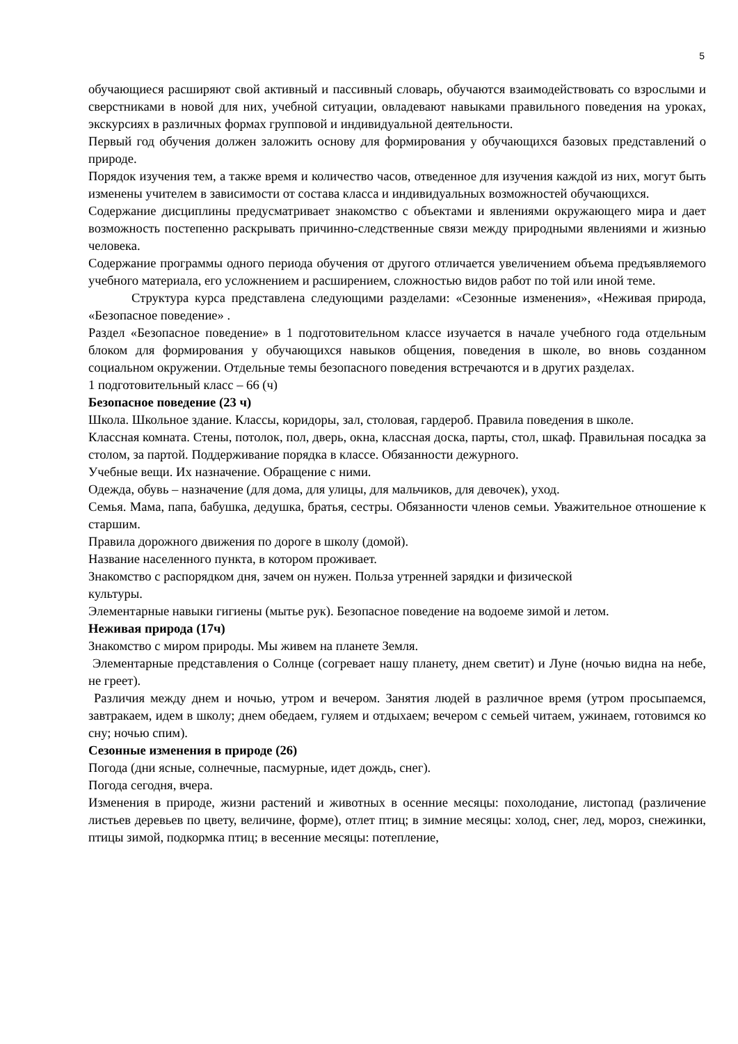5
обучающиеся расширяют свой активный и пассивный словарь, обучаются взаимодействовать со взрослыми и сверстниками в новой для них, учебной ситуации, овладевают навыками правильного поведения на уроках, экскурсиях в различных формах групповой и индивидуальной деятельности.
Первый год обучения должен заложить основу для формирования у обучающихся базовых представлений о природе.
Порядок изучения тем, а также время и количество часов, отведенное для изучения каждой из них, могут быть изменены учителем в зависимости от состава класса и индивидуальных возможностей обучающихся.
Содержание дисциплины предусматривает знакомство с объектами и явлениями окружающего мира и дает возможность постепенно раскрывать причинно-следственные связи между природными явлениями и жизнью человека.
Содержание программы одного периода обучения от другого отличается увеличением объема предъявляемого учебного материала, его усложнением и расширением, сложностью видов работ по той или иной теме.
Структура курса представлена следующими разделами: «Сезонные изменения», «Неживая природа, «Безопасное поведение» .
Раздел «Безопасное поведение» в 1 подготовительном классе изучается в начале учебного года отдельным блоком для формирования у обучающихся навыков общения, поведения в школе, во вновь созданном социальном окружении. Отдельные темы безопасного поведения встречаются и в других разделах.
1 подготовительный класс – 66 (ч)
Безопасное поведение (23 ч)
Школа. Школьное здание. Классы, коридоры, зал, столовая, гардероб. Правила поведения в школе.
Классная комната. Стены, потолок, пол, дверь, окна, классная доска, парты, стол, шкаф. Правильная посадка за столом, за партой. Поддерживание порядка в классе. Обязанности дежурного.
Учебные вещи. Их назначение. Обращение с ними.
Одежда, обувь – назначение (для дома, для улицы, для мальчиков, для девочек), уход.
Семья. Мама, папа, бабушка, дедушка, братья, сестры. Обязанности членов семьи. Уважительное отношение к старшим.
Правила дорожного движения по дороге в школу (домой).
Название населенного пункта, в котором проживает.
Знакомство с распорядком дня, зачем он нужен. Польза утренней зарядки и физической
культуры.
Элементарные навыки гигиены (мытье рук). Безопасное поведение на водоеме зимой и летом.
Неживая природа (17ч)
Знакомство с миром природы. Мы живем на планете Земля.
Элементарные представления о Солнце (согревает нашу планету, днем светит) и Луне (ночью видна на небе, не греет).
Различия между днем и ночью, утром и вечером. Занятия людей в различное время (утром просыпаемся, завтракаем, идем в школу; днем обедаем, гуляем и отдыхаем; вечером с семьей читаем, ужинаем, готовимся ко сну; ночью спим).
Сезонные изменения в природе (26)
Погода (дни ясные, солнечные, пасмурные, идет дождь, снег).
Погода сегодня, вчера.
Изменения в природе, жизни растений и животных в осенние месяцы: похолодание, листопад (различение листьев деревьев по цвету, величине, форме), отлет птиц; в зимние месяцы: холод, снег, лед, мороз, снежинки, птицы зимой, подкормка птиц; в весенние месяцы: потепление,